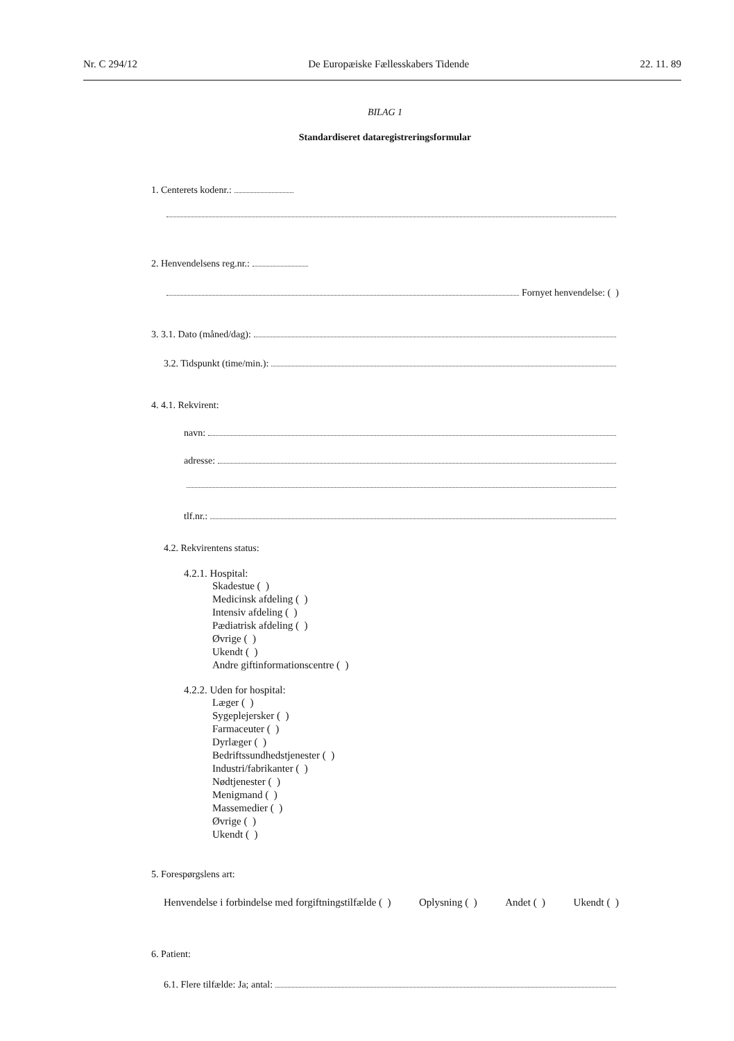Nr. C 294/12 De Europæiske Fællesskabers Tidende 22. 11. 89
BILAG 1
Standardiseret dataregistreringsformular
1. Centerets kodenr.:
2. Henvendelsens reg.nr.:
Fornyet henvendelse: ( )
3. 3.1. Dato (måned/dag):
3.2. Tidspunkt (time/min.):
4. 4.1. Rekvirent:
navn:
adresse:
tlf.nr.:
4.2. Rekvirentens status:
4.2.1. Hospital:
Skadestue ( )
Medicinsk afdeling ( )
Intensiv afdeling ( )
Pædiatrisk afdeling ( )
Øvrige ( )
Ukendt ( )
Andre giftinformationscentre ( )
4.2.2. Uden for hospital:
Læger ( )
Sygeplejersker ( )
Farmaceuter ( )
Dyrlæger ( )
Bedriftssundhedstjenester ( )
Industri/fabrikanter ( )
Nødtjenester ( )
Menigmand ( )
Massemedier ( )
Øvrige ( )
Ukendt ( )
5. Forespørgslens art:
Henvendelse i forbindelse med forgiftningstilfælde ( ) Oplysning ( ) Andet ( ) Ukendt ( )
6. Patient:
6.1. Flere tilfælde: Ja; antal: